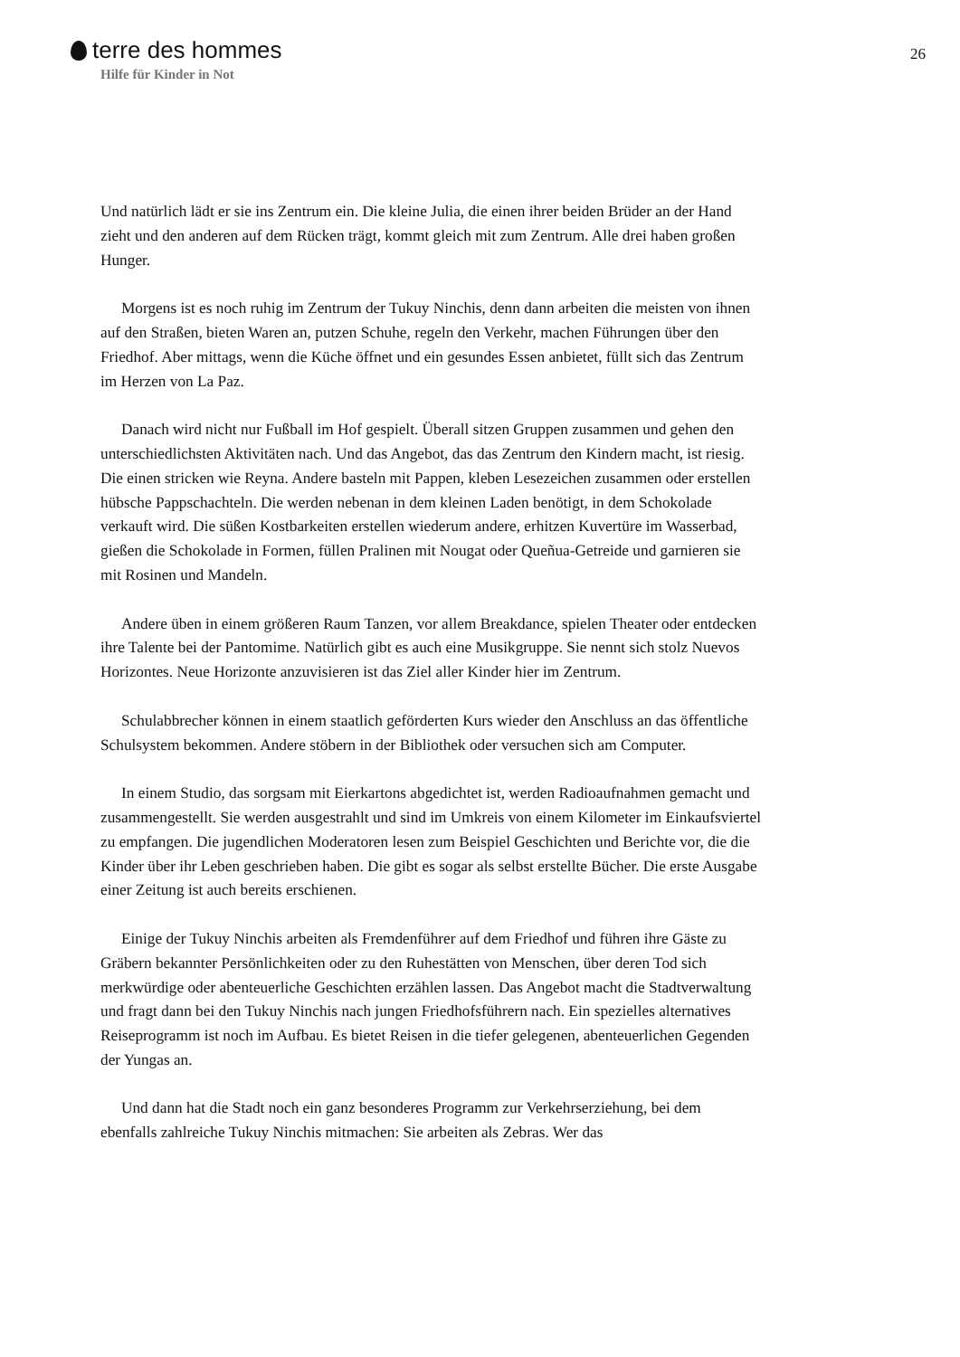terre des hommes
Hilfe für Kinder in Not
26
Und natürlich lädt er sie ins Zentrum ein. Die kleine Julia, die einen ihrer beiden Brüder an der Hand zieht und den anderen auf dem Rücken trägt, kommt gleich mit zum Zentrum. Alle drei haben großen Hunger.
Morgens ist es noch ruhig im Zentrum der Tukuy Ninchis, denn dann arbeiten die meisten von ihnen auf den Straßen, bieten Waren an, putzen Schuhe, regeln den Verkehr, machen Führungen über den Friedhof. Aber mittags, wenn die Küche öffnet und ein gesundes Essen anbietet, füllt sich das Zentrum im Herzen von La Paz.
Danach wird nicht nur Fußball im Hof gespielt. Überall sitzen Gruppen zusammen und gehen den unterschiedlichsten Aktivitäten nach. Und das Angebot, das das Zentrum den Kindern macht, ist riesig. Die einen stricken wie Reyna. Andere basteln mit Pappen, kleben Lesezeichen zusammen oder erstellen hübsche Pappschachteln. Die werden nebenan in dem kleinen Laden benötigt, in dem Schokolade verkauft wird. Die süßen Kostbarkeiten erstellen wiederum andere, erhitzen Kuvertüre im Wasserbad, gießen die Schokolade in Formen, füllen Pralinen mit Nougat oder Queñua-Getreide und garnieren sie mit Rosinen und Mandeln.
Andere üben in einem größeren Raum Tanzen, vor allem Breakdance, spielen Theater oder entdecken ihre Talente bei der Pantomime. Natürlich gibt es auch eine Musikgruppe. Sie nennt sich stolz Nuevos Horizontes. Neue Horizonte anzuvisieren ist das Ziel aller Kinder hier im Zentrum.
Schulabbrecher können in einem staatlich geförderten Kurs wieder den Anschluss an das öffentliche Schulsystem bekommen. Andere stöbern in der Bibliothek oder versuchen sich am Computer.
In einem Studio, das sorgsam mit Eierkartons abgedichtet ist, werden Radioaufnahmen gemacht und zusammengestellt. Sie werden ausgestrahlt und sind im Umkreis von einem Kilometer im Einkaufsviertel zu empfangen. Die jugendlichen Moderatoren lesen zum Beispiel Geschichten und Berichte vor, die die Kinder über ihr Leben geschrieben haben. Die gibt es sogar als selbst erstellte Bücher. Die erste Ausgabe einer Zeitung ist auch bereits erschienen.
Einige der Tukuy Ninchis arbeiten als Fremdenführer auf dem Friedhof und führen ihre Gäste zu Gräbern bekannter Persönlichkeiten oder zu den Ruhestätten von Menschen, über deren Tod sich merkwürdige oder abenteuerliche Geschichten erzählen lassen. Das Angebot macht die Stadtverwaltung und fragt dann bei den Tukuy Ninchis nach jungen Friedhofsführern nach. Ein spezielles alternatives Reiseprogramm ist noch im Aufbau. Es bietet Reisen in die tiefer gelegenen, abenteuerlichen Gegenden der Yungas an.
Und dann hat die Stadt noch ein ganz besonderes Programm zur Verkehrserziehung, bei dem ebenfalls zahlreiche Tukuy Ninchis mitmachen: Sie arbeiten als Zebras. Wer das